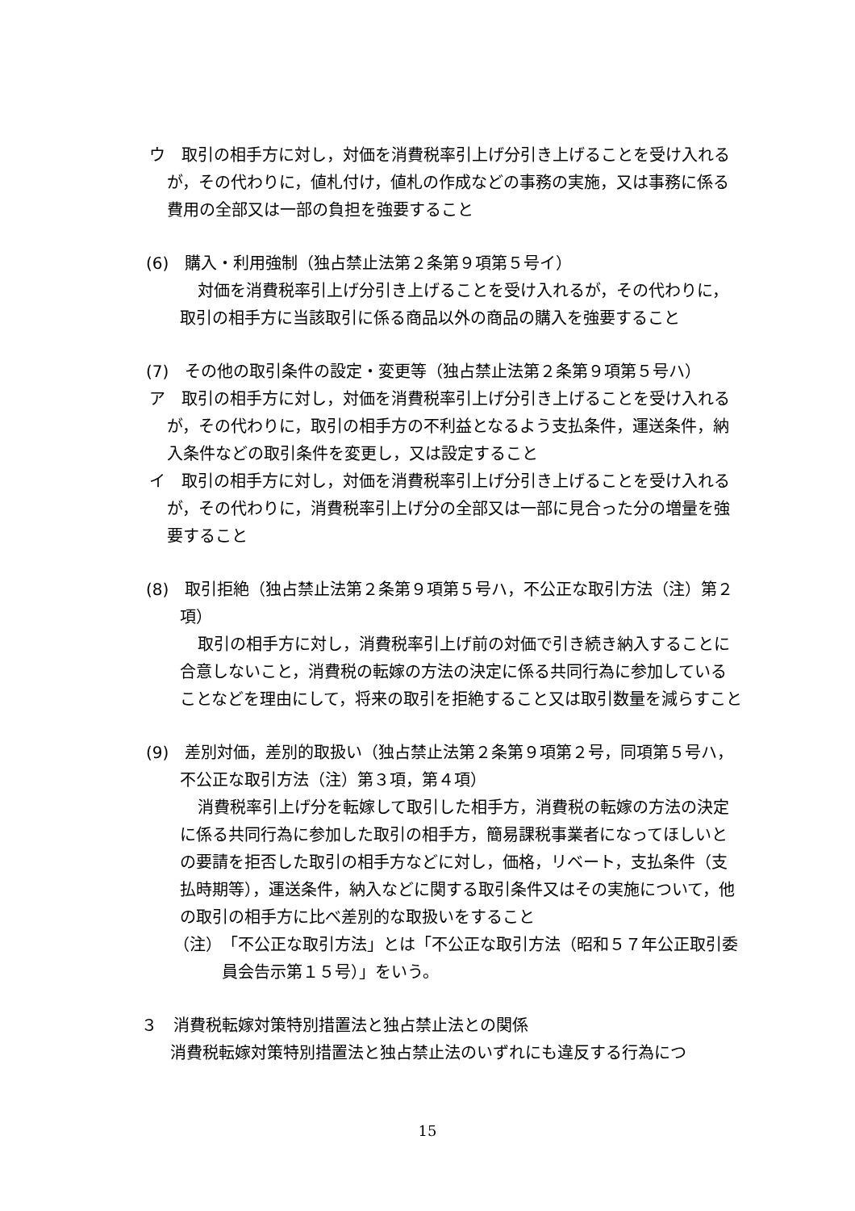ウ　取引の相手方に対し，対価を消費税率引上げ分引き上げることを受け入れるが，その代わりに，値札付け，値札の作成などの事務の実施，又は事務に係る費用の全部又は一部の負担を強要すること
(6)　購入・利用強制（独占禁止法第２条第９項第５号イ）
対価を消費税率引上げ分引き上げることを受け入れるが，その代わりに，取引の相手方に当該取引に係る商品以外の商品の購入を強要すること
(7)　その他の取引条件の設定・変更等（独占禁止法第２条第９項第５号ハ）
ア　取引の相手方に対し，対価を消費税率引上げ分引き上げることを受け入れるが，その代わりに，取引の相手方の不利益となるよう支払条件，運送条件，納入条件などの取引条件を変更し，又は設定すること
イ　取引の相手方に対し，対価を消費税率引上げ分引き上げることを受け入れるが，その代わりに，消費税率引上げ分の全部又は一部に見合った分の増量を強要すること
(8)　取引拒絶（独占禁止法第２条第９項第５号ハ，不公正な取引方法（注）第２項）
取引の相手方に対し，消費税率引上げ前の対価で引き続き納入することに合意しないこと，消費税の転嫁の方法の決定に係る共同行為に参加していることなどを理由にして，将来の取引を拒絶すること又は取引数量を減らすこと
(9)　差別対価，差別的取扱い（独占禁止法第２条第９項第２号，同項第５号ハ，不公正な取引方法（注）第３項，第４項）
消費税率引上げ分を転嫁して取引した相手方，消費税の転嫁の方法の決定に係る共同行為に参加した取引の相手方，簡易課税事業者になってほしいとの要請を拒否した取引の相手方などに対し，価格，リベート，支払条件（支払時期等），運送条件，納入などに関する取引条件又はその実施について，他の取引の相手方に比べ差別的な取扱いをすること
（注）　「不公正な取引方法」とは「不公正な取引方法（昭和５７年公正取引委員会告示第１５号）」をいう。
３　消費税転嫁対策特別措置法と独占禁止法との関係
消費税転嫁対策特別措置法と独占禁止法のいずれにも違反する行為につ
15